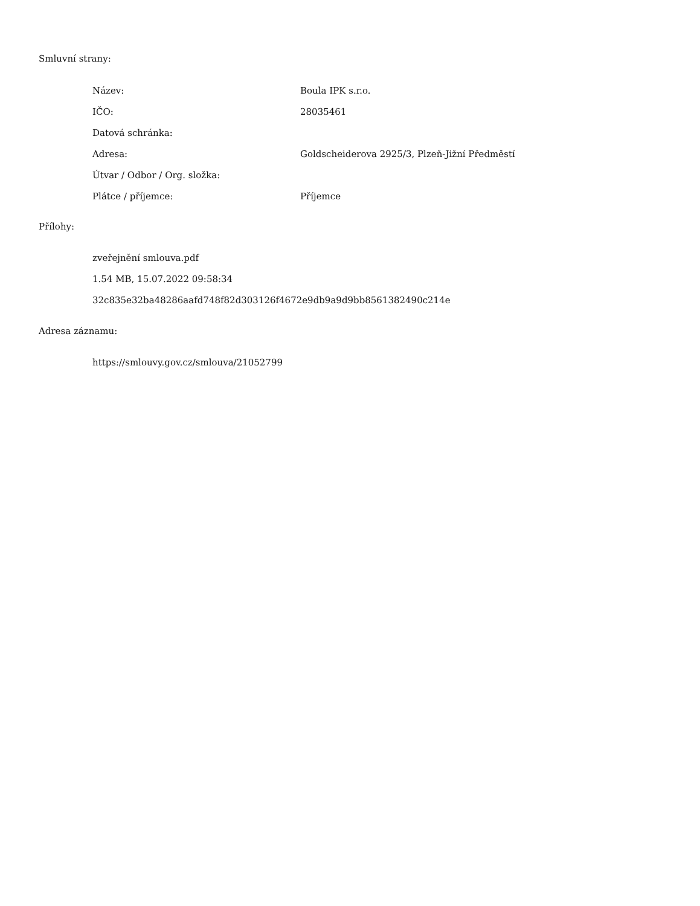Smluvní strany:
| Název: | Boula IPK s.r.o. |
| IČO: | 28035461 |
| Datová schránka: | |
| Adresa: | Goldscheiderova 2925/3, Plzeň-Jižní Předměstí |
| Útvar / Odbor / Org. složka: | |
| Plátce / příjemce: | Příjemce |
Přílohy:
zveřejnění smlouva.pdf
1.54 MB, 15.07.2022 09:58:34
32c835e32ba48286aafd748f82d303126f4672e9db9a9d9bb8561382490c214e
Adresa záznamu:
https://smlouvy.gov.cz/smlouva/21052799